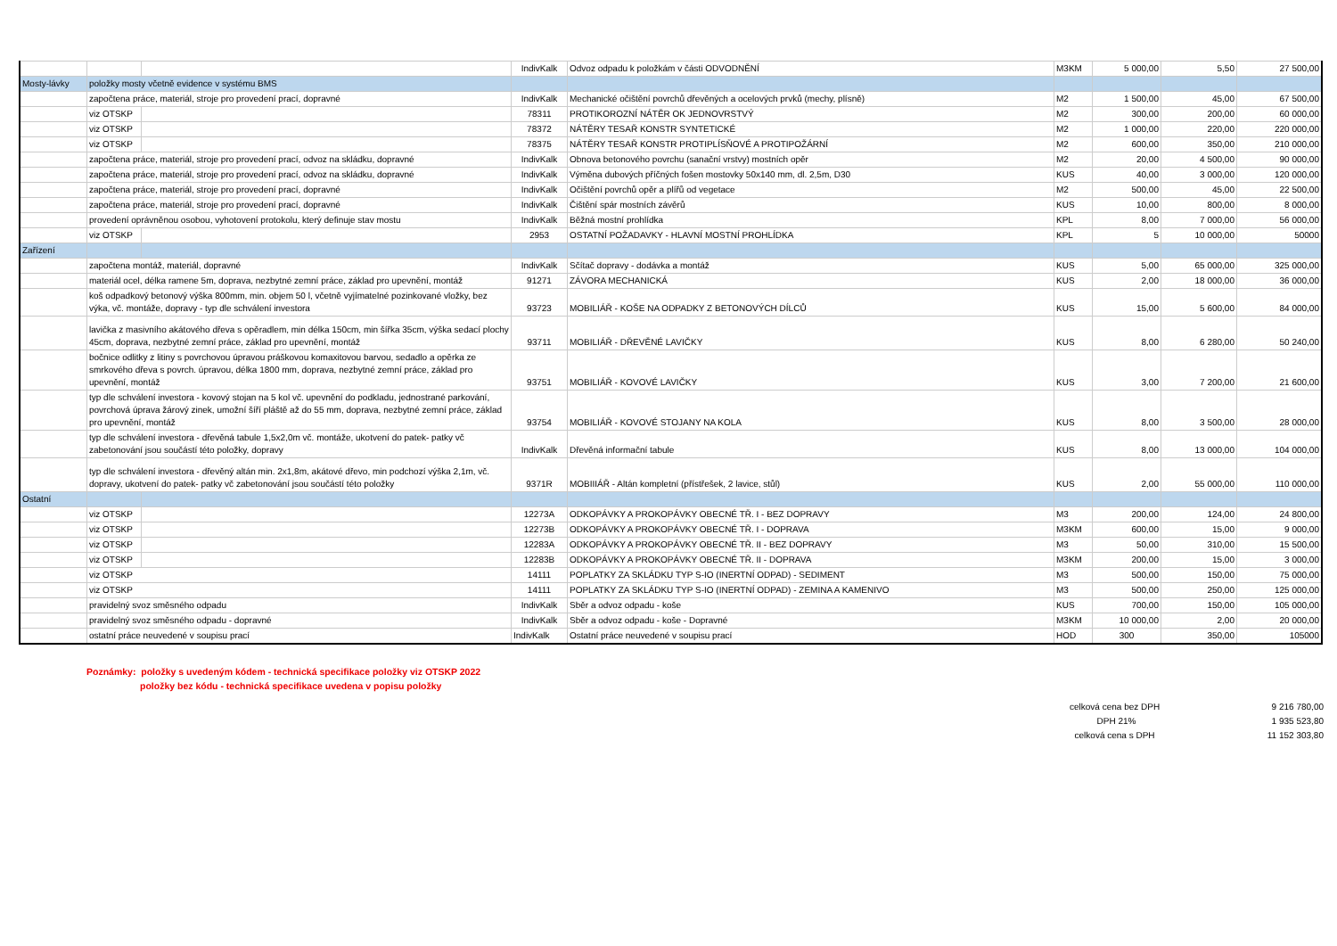| | | | IndivKalk | Odvoz odpadu k položkám v části ODVODNĚNÍ | M3KM | 5 000,00 | 5,50 | 27 500,00 |
| Mosty-lávky | položky mosty včetně evidence v systému BMS | | | | | | | |
| | započtena práce, materiál, stroje pro provedení prací, dopravné | | IndivKalk | Mechanické očištění povrchů dřevěných a ocelových prvků (mechy, plísně) | M2 | 1 500,00 | 45,00 | 67 500,00 |
| | viz OTSKP | | 78311 | PROTIKOROZNÍ NÁTĚR OK JEDNOVRSTVÝ | M2 | 300,00 | 200,00 | 60 000,00 |
| | viz OTSKP | | 78372 | NÁTĚRY TESAŘ KONSTR SYNTETICKÉ | M2 | 1 000,00 | 220,00 | 220 000,00 |
| | viz OTSKP | | 78375 | NÁTĚRY TESAŘ KONSTR PROTIPLÍSŇOVÉ A PROTIPOŽÁRNÍ | M2 | 600,00 | 350,00 | 210 000,00 |
| | započtena práce, materiál, stroje pro provedení prací, odvoz na skládku, dopravné | | IndivKalk | Obnova betonového povrchu (sanační vrstvy) mostních opěr | M2 | 20,00 | 4 500,00 | 90 000,00 |
| | započtena práce, materiál, stroje pro provedení prací, odvoz na skládku, dopravné | | IndivKalk | Výměna dubových příčných fošen mostovky 50x140 mm, dl. 2,5m, D30 | KUS | 40,00 | 3 000,00 | 120 000,00 |
| | započtena práce, materiál, stroje pro provedení prací, dopravné | | IndivKalk | Očištění povrchů opěr a plířů od vegetace | M2 | 500,00 | 45,00 | 22 500,00 |
| | započtena práce, materiál, stroje pro provedení prací, dopravné | | IndivKalk | Čištění spár mostních závěrů | KUS | 10,00 | 800,00 | 8 000,00 |
| | provedení oprávněnou osobou, vyhotovení protokolu, který definuje stav mostu | | IndivKalk | Běžná mostní prohlídka | KPL | 8,00 | 7 000,00 | 56 000,00 |
| | viz OTSKP | | 2953 | OSTATNÍ POŽADAVKY - HLAVNÍ MOSTNÍ PROHLÍDKA | KPL | 5 | 10 000,00 | 50000 |
| Zařízení | | | | | | | | |
| | započtena montáž, materiál, dopravné | | IndivKalk | Sčítač dopravy - dodávka a montáž | KUS | 5,00 | 65 000,00 | 325 000,00 |
| | materiál ocel, délka ramene 5m, doprava, nezbytné zemní práce, základ pro upevnění, montáž | | 91271 | ZÁVORA MECHANICKÁ | KUS | 2,00 | 18 000,00 | 36 000,00 |
| | koš odpadkový betonový výška 800mm, min. objem 50 l, včetně vyjímatelné pozinkované vložky, bez výka, vč. montáže, dopravy - typ dle schválení investora | | 93723 | MOBILIÁŘ - KOŠE NA ODPADKY Z BETONOVÝCH DÍLCŮ | KUS | 15,00 | 5 600,00 | 84 000,00 |
| | lavička z masivního akátového dřeva s opěradlem, min délka 150cm, min šířka 35cm, výška sedací plochy 45cm, doprava, nezbytné zemní práce, základ pro upevnění, montáž | | 93711 | MOBILIÁŘ - DŘEVĚNÉ LAVIČKY | KUS | 8,00 | 6 280,00 | 50 240,00 |
| | bočnice odlitky z litiny s povrchovou úpravou práškovou komaxitovou barvou, sedadlo a opěrka ze smrkového dřeva s povrch. úpravou, délka 1800 mm, doprava, nezbytné zemní práce, základ pro upevnění, montáž | | 93751 | MOBILIÁŘ - KOVOVÉ LAVIČKY | KUS | 3,00 | 7 200,00 | 21 600,00 |
| | typ dle schválení investora - kovový stojan na 5 kol vč. upevnění do podkladu, jednostrané parkování, povrchová úprava žárový zinek, umožní šíří pláště až do 55 mm, doprava, nezbytné zemní práce, základ pro upevnění, montáž | | 93754 | MOBILIÁŘ - KOVOVÉ STOJANY NA KOLA | KUS | 8,00 | 3 500,00 | 28 000,00 |
| | typ dle schválení investora - dřevěná tabule 1,5x2,0m vč. montáže, ukotvení do patek- patky vč zabetonování jsou součástí této položky, dopravy | | IndivKalk | Dřevěná informační tabule | KUS | 8,00 | 13 000,00 | 104 000,00 |
| | typ dle schválení investora - dřevěný altán min. 2x1,8m, akátové dřevo, min podchozí výška 2,1m, vč. dopravy, ukotvení do patek- patky vč zabetonování jsou součástí této položky | | 9371R | MOBIIIÁŘ - Altán kompletní (přístřešek, 2 lavice, stůl) | KUS | 2,00 | 55 000,00 | 110 000,00 |
| Ostatní | | | | | | | | |
| | viz OTSKP | | 12273A | ODKOPÁVKY A PROKOPÁVKY OBECNÉ TŘ. I - BEZ DOPRAVY | M3 | 200,00 | 124,00 | 24 800,00 |
| | viz OTSKP | | 12273B | ODKOPÁVKY A PROKOPÁVKY OBECNÉ TŘ. I - DOPRAVA | M3KM | 600,00 | 15,00 | 9 000,00 |
| | viz OTSKP | | 12283A | ODKOPÁVKY A PROKOPÁVKY OBECNÉ TŘ. II - BEZ DOPRAVY | M3 | 50,00 | 310,00 | 15 500,00 |
| | viz OTSKP | | 12283B | ODKOPÁVKY A PROKOPÁVKY OBECNÉ TŘ. II - DOPRAVA | M3KM | 200,00 | 15,00 | 3 000,00 |
| | viz OTSKP | | 14111 | POPLATKY ZA SKLÁDKU TYP S-IO (INERTNÍ ODPAD) - SEDIMENT | M3 | 500,00 | 150,00 | 75 000,00 |
| | viz OTSKP | | 14111 | POPLATKY ZA SKLÁDKU TYP S-IO (INERTNÍ ODPAD) - ZEMINA A KAMENIVO | M3 | 500,00 | 250,00 | 125 000,00 |
| | pravidelný svoz směsného odpadu | | IndivKalk | Sběr a odvoz odpadu - koše | KUS | 700,00 | 150,00 | 105 000,00 |
| | pravidelný svoz směsného odpadu - dopravné | | IndivKalk | Sběr a odvoz odpadu - koše - Dopravné | M3KM | 10 000,00 | 2,00 | 20 000,00 |
| | ostatní práce neuvedené v soupisu prací | | IndivKalk | Ostatní práce neuvedené v soupisu prací | HOD | 300 | 350,00 | 105000 |
Poznámky: položky s uvedeným kódem - technická specifikace položky viz OTSKP 2022
položky bez kódu - technická specifikace uvedena v popisu položky
celková cena bez DPH 9 216 780,00
DPH 21% 1 935 523,80
celková cena s DPH 11 152 303,80